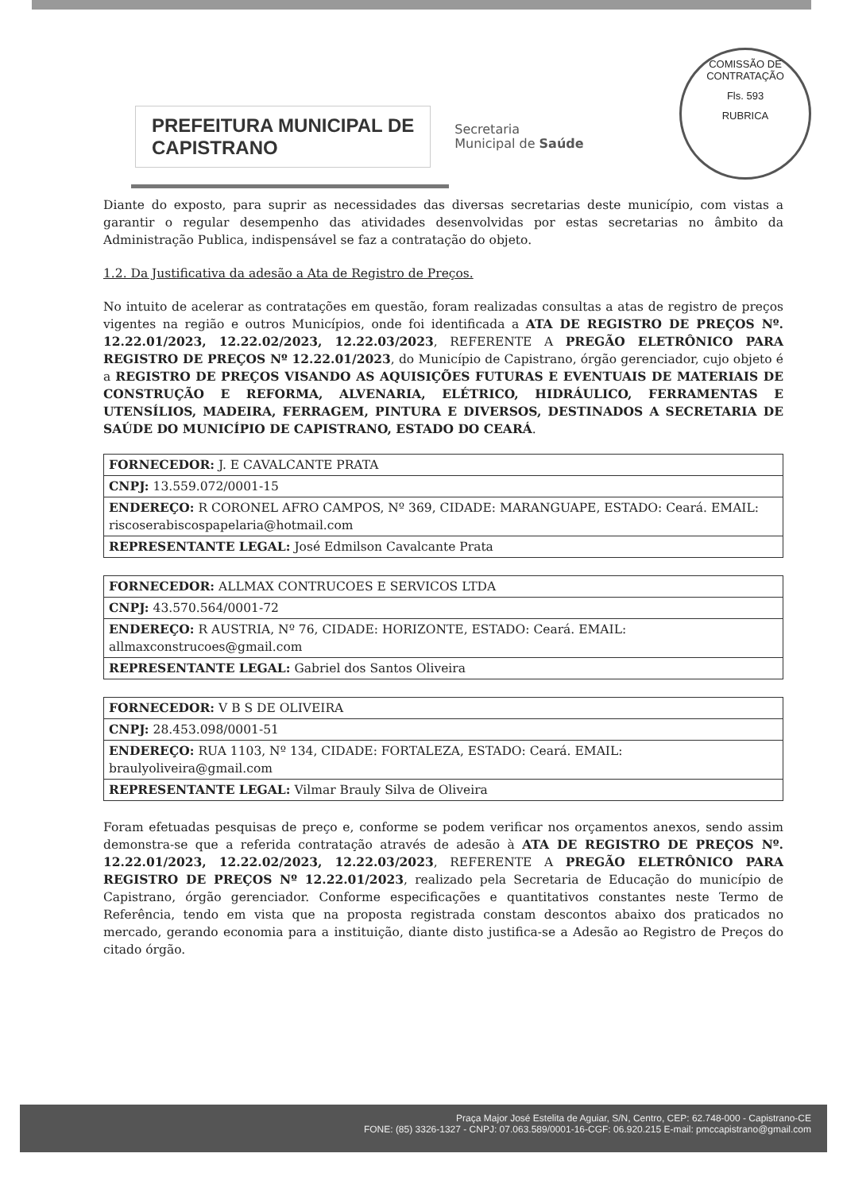COMISSÃO DE CONTRATAÇÃO
Fls. 593
RUBRICA
PREFEITURA MUNICIPAL DE
CAPISTRANO
Secretaria
Municipal de Saúde
Diante do exposto, para suprir as necessidades das diversas secretarias deste município, com vistas a garantir o regular desempenho das atividades desenvolvidas por estas secretarias no âmbito da Administração Publica, indispensável se faz a contratação do objeto.
1.2. Da Justificativa da adesão a Ata de Registro de Preços.
No intuito de acelerar as contratações em questão, foram realizadas consultas a atas de registro de preços vigentes na região e outros Municípios, onde foi identificada a ATA DE REGISTRO DE PREÇOS Nº. 12.22.01/2023, 12.22.02/2023, 12.22.03/2023, REFERENTE A PREGÃO ELETRÔNICO PARA REGISTRO DE PREÇOS Nº 12.22.01/2023, do Município de Capistrano, órgão gerenciador, cujo objeto é a REGISTRO DE PREÇOS VISANDO AS AQUISIÇÕES FUTURAS E EVENTUAIS DE MATERIAIS DE CONSTRUÇÃO E REFORMA, ALVENARIA, ELÉTRICO, HIDRÁULICO, FERRAMENTAS E UTENSÍLIOS, MADEIRA, FERRAGEM, PINTURA E DIVERSOS, DESTINADOS A SECRETARIA DE SAÚDE DO MUNICÍPIO DE CAPISTRANO, ESTADO DO CEARÁ.
| FORNECEDOR: J. E CAVALCANTE PRATA |
| CNPJ: 13.559.072/0001-15 |
| ENDEREÇO: R CORONEL AFRO CAMPOS, Nº 369, CIDADE: MARANGUAPE, ESTADO: Ceará. EMAIL: riscoserabiscospapelaria@hotmail.com |
| REPRESENTANTE LEGAL: José Edmilson Cavalcante Prata |
| FORNECEDOR: ALLMAX CONTRUCOES E SERVICOS LTDA |
| CNPJ: 43.570.564/0001-72 |
| ENDEREÇO: R AUSTRIA, Nº 76, CIDADE: HORIZONTE, ESTADO: Ceará. EMAIL: allmaxconstrucoes@gmail.com |
| REPRESENTANTE LEGAL: Gabriel dos Santos Oliveira |
| FORNECEDOR: V B S DE OLIVEIRA |
| CNPJ: 28.453.098/0001-51 |
| ENDEREÇO: RUA 1103, Nº 134, CIDADE: FORTALEZA, ESTADO: Ceará. EMAIL: braulyoliveira@gmail.com |
| REPRESENTANTE LEGAL: Vilmar Brauly Silva de Oliveira |
Foram efetuadas pesquisas de preço e, conforme se podem verificar nos orçamentos anexos, sendo assim demonstra-se que a referida contratação através de adesão à ATA DE REGISTRO DE PREÇOS Nº. 12.22.01/2023, 12.22.02/2023, 12.22.03/2023, REFERENTE A PREGÃO ELETRÔNICO PARA REGISTRO DE PREÇOS Nº 12.22.01/2023, realizado pela Secretaria de Educação do município de Capistrano, órgão gerenciador. Conforme especificações e quantitativos constantes neste Termo de Referência, tendo em vista que na proposta registrada constam descontos abaixo dos praticados no mercado, gerando economia para a instituição, diante disto justifica-se a Adesão ao Registro de Preços do citado órgão.
Praça Major José Estelita de Aguiar, S/N, Centro, CEP: 62.748-000 - Capistrano-CE
FONE: (85) 3326-1327 - CNPJ: 07.063.589/0001-16-CGF: 06.920.215 E-mail: pmccapistrano@gmail.com